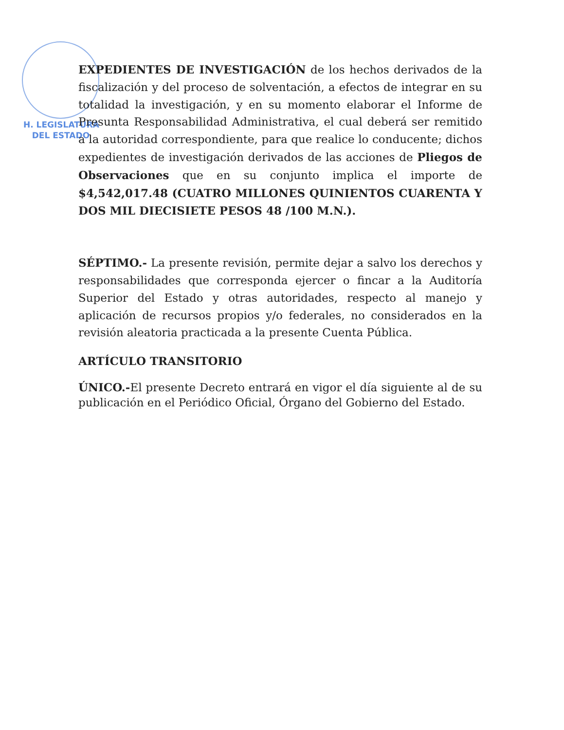H. LEGISLATURA
DEL ESTADO
EXPEDIENTES DE INVESTIGACIÓN de los hechos derivados de la fiscalización y del proceso de solventación, a efectos de integrar en su totalidad la investigación, y en su momento elaborar el Informe de Presunta Responsabilidad Administrativa, el cual deberá ser remitido a la autoridad correspondiente, para que realice lo conducente; dichos expedientes de investigación derivados de las acciones de Pliegos de Observaciones que en su conjunto implica el importe de $4,542,017.48 (CUATRO MILLONES QUINIENTOS CUARENTA Y DOS MIL DIECISIETE PESOS 48 /100 M.N.).
SÉPTIMO.- La presente revisión, permite dejar a salvo los derechos y responsabilidades que corresponda ejercer o fincar a la Auditoría Superior del Estado y otras autoridades, respecto al manejo y aplicación de recursos propios y/o federales, no considerados en la revisión aleatoria practicada a la presente Cuenta Pública.
ARTÍCULO TRANSITORIO
ÚNICO.-El presente Decreto entrará en vigor el día siguiente al de su publicación en el Periódico Oficial, Órgano del Gobierno del Estado.